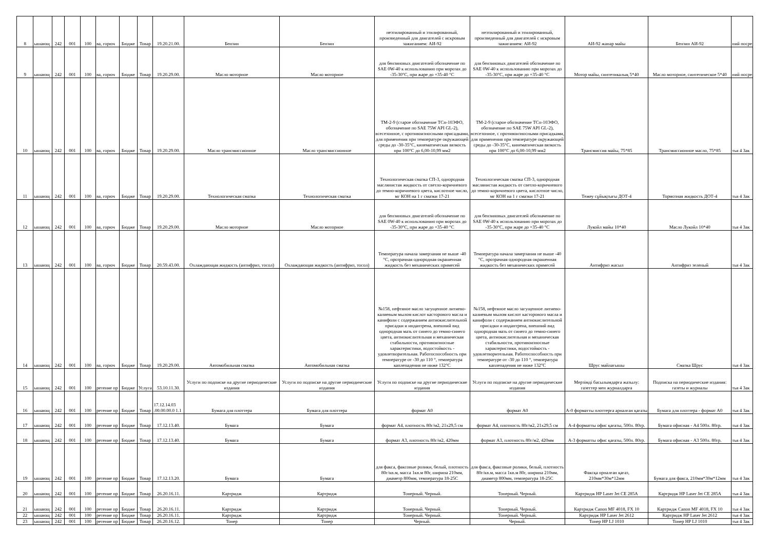| 8 | ышающ | 242 | 001 | 100 | ва, горюч | Бюдже | Товар | 19.20.21.00. | Бензин | Бензин | неэтилированный и этилированный, произведенный для двигателей с искровым зажиганием: АИ-92 | неэтилированный и этилированный, произведенный для двигателей с искровым зажиганием: АИ-92 | АИ-92 жанар майы | Бензин АИ-92 | ний посре |
| 9 | ышающ | 242 | 001 | 100 | ва, горюч | Бюдже | Товар | 19.20.29.00. | Масло моторное | Масло моторное | для бензиновых двигателей обозначение по SAE 0W-40 к использованию при морозах до -35-30°С, при жаре до +35-40 °С | для бензиновых двигателей обозначение по SAE 0W-40 к использованию при морозах до -35-30°С, при жаре до +35-40 °С | Мотор майы, синтетикалық 5*40 | Масло моторное, синтетическое 5*40 | ний посре |
| 10 | ышающ | 242 | 001 | 100 | ва, горюч | Бюдже | Товар | 19.20.29.00. | Масло трансмиссионное | Масло трансмиссионное | ТМ-2-9 (старое обозначение ТСп-10ЭФО, обозначение по SAE 75W API GL-2), всесезонное, с противоизносными присадками, для применения при температуре окружающей среды до -30-35°С, кинематическая вязкость при 100°С до 6,00-10,99 мм2 | ТМ-2-9 (старое обозначение ТСп-10ЭФО, обозначение по SAE 75W API GL-2), всесезонное, с противоизносными присадками, для применения при температуре окружающей среды до -30-35°С, кинематическая вязкость при 100°С до 6,00-10,99 мм2 | Трансмиссия майы, 75*85 | Трансмиссионное масло, 75*85 | тья 4 Зак |
| 11 | ышающ | 242 | 001 | 100 | ва, горюч | Бюдже | Товар | 19.20.29.00. | Технологическая смазка | Технологическая смазка | Технологическая смазка СП-3, однородная маслянистая жидкость от светло-коричневого до темно-коричневого цвета, кислотное число, мг КОН на 1 г смазки 17-21 | Технологическая смазка СП-3, однородная маслянистая жидкость от светло-коричневого до темно-коричневого цвета, кислотное число, мг КОН на 1 г смазки 17-21 | Тежеу сұйықтығы ДОТ-4 | Тормозная жидкость ДОТ-4 | тья 4 Зак |
| 12 | ышающ | 242 | 001 | 100 | ва, горюч | Бюдже | Товар | 19.20.29.00. | Масло моторное | Масло моторное | для бензиновых двигателей обозначение по SAE 0W-40 к использованию при морозах до -35-30°С, при жаре до +35-40 °С | для бензиновых двигателей обозначение по SAE 0W-40 к использованию при морозах до -35-30°С, при жаре до +35-40 °С | Лукойл майы 10*40 | Масло Лукойл 10*40 | тья 4 Зак |
| 13 | ышающ | 242 | 001 | 100 | ва, горюч | Бюдже | Товар | 20.59.43.00. | Охлаждающая жидкость (антифриз, тосол) | Охлаждающая жидкость (антифриз, тосол) | Температура начала замерзания не выше -40 °С, прозрачная однородная окрашенная жидкость без механических примесей | Температура начала замерзания не выше -40 °С, прозрачная однородная окрашенная жидкость без механических примесей | Антифриз жасыл | Антифриз зеленый | тья 4 Зак |
| 14 | ышающ | 242 | 001 | 100 | ва, горюч | Бюдже | Товар | 19.20.29.00. | Автомобильная смазка | Автомобильная смазка | №158, нефтяное масло загущенное литиево-калиевым мылом кислот касторового масла и канифоли с содержанием антиокислительной присадки и индантрена, внешний вид однородная мазь от синего до темно-синего цвета, антиокислительная и механическая стабильности, противоизносные характеристики, водостойкость - удовлетворительная. Работоспособность при температуре от -30 до 110 °, температура каплепадения не ниже 132°С | №158, нефтяное масло загущенное литиево-калиевым мылом кислот касторового масла и канифоли с содержанием антиокислительной присадки и индантрена, внешний вид однородная мазь от синего до темно-синего цвета, антиокислительная и механическая стабильности, противоизносные характеристики, водостойкость - удовлетворительная. Работоспособность при температуре от -30 до 110 °, температура каплепадения не ниже 132°С | Шрус майлағышы | Смазка Шрус | тья 4 Зак |
| 15 | ышающ | 242 | 001 | 100 | ретение пр | Бюдже | Услуга | 53.10.11.30. | Услуги по подписке на другие периодические издания | Услуги по подписке на другие периодические издания | Услуги по подписке на другие периодические издания | Услуги по подписке на другие периодические издания | Мерзімді басылымдарға жазылу: газеттер мен журналдарға | Подписка на периодические издания: газеты и журналы | тья 4 Зак |
| 16 | ышающ | 242 | 001 | 100 | ретение пр | Бюдже | Товар | 17.12.14.03 .00.00.00.0 1.1 | Бумага для плоттера | Бумага для плоттера | формат А0 | формат А0 | А-0 форматты плоттерға арналған қағазы | Бумага для плоттера - формат А0 | тья 4 Зак |
| 17 | ышающ | 242 | 001 | 100 | ретение пр | Бюдже | Товар | 17.12.13.40. | Бумага | Бумага | формат А4, плотность 80г/м2, 21х29,5 см | формат А4, плотность 80г/м2, 21х29,5 см | А-4 форматты офис қағазы, 500л. 80гр. | Бумага офисная - А4 500л. 80гр. | тья 4 Зак |
| 18 | ышающ | 242 | 001 | 100 | ретение пр | Бюдже | Товар | 17.12.13.40. | Бумага | Бумага | формат А3, плотность 80г/м2, 420мм | формат А3, плотность 80г/м2, 420мм | А-3 форматты офис қағазы, 500л. 80гр. | Бумага офисная - А3 500л. 80гр. | тья 4 Зак |
| 19 | ышающ | 242 | 001 | 100 | ретение пр | Бюдже | Товар | 17.12.13.20. | Бумага | Бумага | для факса, факсовые ролики, белый, плотность 80г/кв.м, масса 1кв.м 80г, ширина 210мм, диаметр 800мм, температура 18-25С | для факса, факсовые ролики, белый, плотность 80г/кв.м, масса 1кв.м 80г, ширина 210мм, диаметр 800мм, температура 18-25С | Факсқа орналған қағаз, 210мм*30м*12мм | Бумага для факса, 210мм*30м*12мм | тья 4 Зак |
| 20 | ышающ | 242 | 001 | 100 | ретение пр | Бюдже | Товар | 26.20.16.11. | Картридж | Картридж | Тонерный. Черный. | Тонерный. Черный. | Картридж HP Laser Jet CE 285A | Картридж HP Laser Jet CE 285A | тья 4 Зак |
| 21 | ышающ | 242 | 001 | 100 | ретение пр | Бюдже | Товар | 26.20.16.11. | Картридж | Картридж | Тонерный. Черный. | Тонерный. Черный. | Картридж Canon MF 4018, FX 10 | Картридж Canon MF 4018, FX 10 | тья 4 Зак |
| 22 | ышающ | 242 | 001 | 100 | ретение пр | Бюдже | Товар | 26.20.16.11. | Картридж | Картридж | Тонерный. Черный. | Тонерный. Черный. | Картридж HP Laser Jet 2612 | Картридж HP Laser Jet 2612 | тья 4 Зак |
| 23 | ышающ | 242 | 001 | 100 | ретение пр | Бюдже | Товар | 26.20.16.12. | Тонер | Тонер | Черный. | Черный. | Тонер HP LJ 1010 | Тонер HP LJ 1010 | тья 4 Зак |